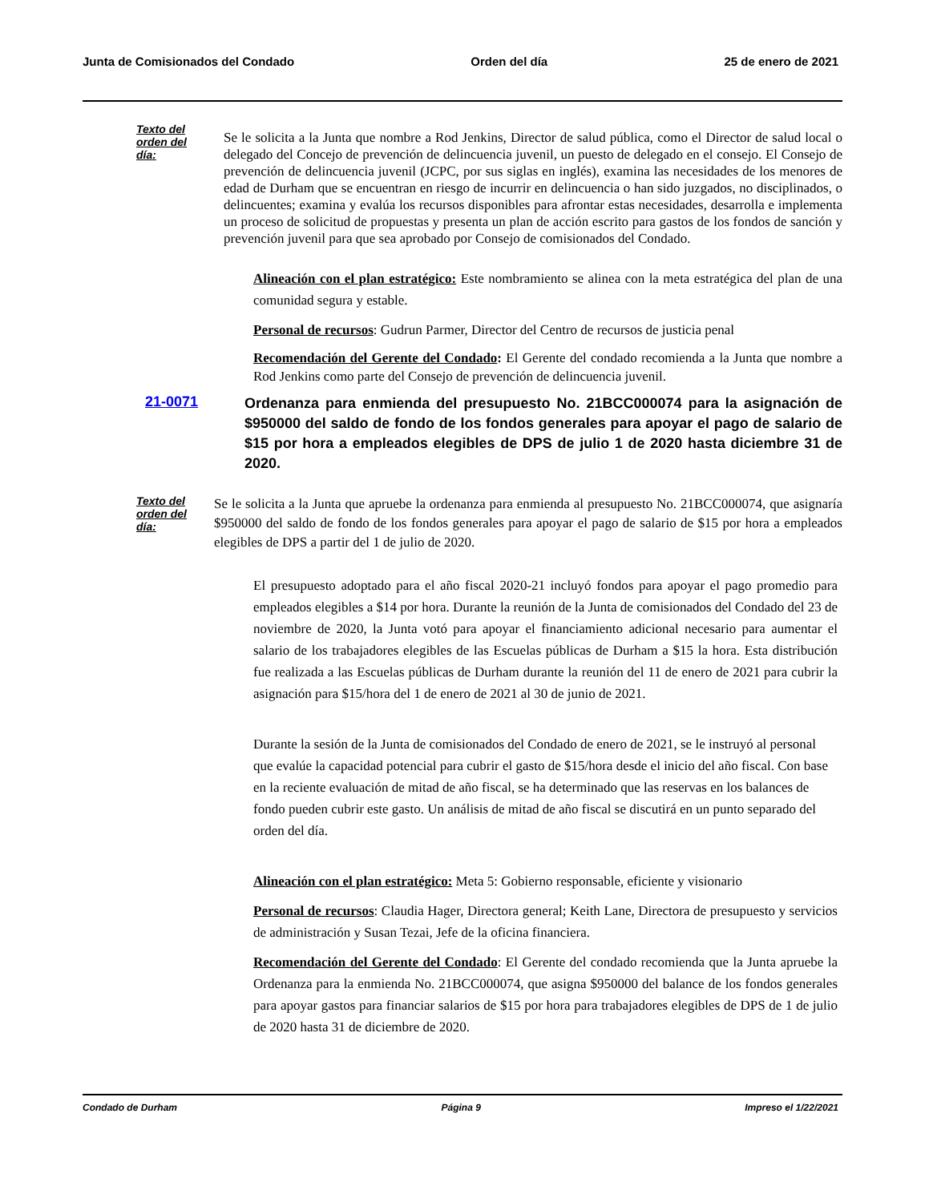Junta de Comisionados del Condado Orden del día 25 de enero de 2021
Texto del orden del día:
Se le solicita a la Junta que nombre a Rod Jenkins, Director de salud pública, como el Director de salud local o delegado del Concejo de prevención de delincuencia juvenil, un puesto de delegado en el consejo. El Consejo de prevención de delincuencia juvenil (JCPC, por sus siglas en inglés), examina las necesidades de los menores de edad de Durham que se encuentran en riesgo de incurrir en delincuencia o han sido juzgados, no disciplinados, o delincuentes; examina y evalúa los recursos disponibles para afrontar estas necesidades, desarrolla e implementa un proceso de solicitud de propuestas y presenta un plan de acción escrito para gastos de los fondos de sanción y prevención juvenil para que sea aprobado por Consejo de comisionados del Condado.
Alineación con el plan estratégico: Este nombramiento se alinea con la meta estratégica del plan de una comunidad segura y estable.
Personal de recursos: Gudrun Parmer, Director del Centro de recursos de justicia penal
Recomendación del Gerente del Condado: El Gerente del condado recomienda a la Junta que nombre a Rod Jenkins como parte del Consejo de prevención de delincuencia juvenil.
21-0071 Ordenanza para enmienda del presupuesto No. 21BCC000074 para la asignación de $950000 del saldo de fondo de los fondos generales para apoyar el pago de salario de $15 por hora a empleados elegibles de DPS de julio 1 de 2020 hasta diciembre 31 de 2020.
Texto del orden del día:
Se le solicita a la Junta que apruebe la ordenanza para enmienda al presupuesto No. 21BCC000074, que asignaría $950000 del saldo de fondo de los fondos generales para apoyar el pago de salario de $15 por hora a empleados elegibles de DPS a partir del 1 de julio de 2020.
El presupuesto adoptado para el año fiscal 2020-21 incluyó fondos para apoyar el pago promedio para empleados elegibles a $14 por hora. Durante la reunión de la Junta de comisionados del Condado del 23 de noviembre de 2020, la Junta votó para apoyar el financiamiento adicional necesario para aumentar el salario de los trabajadores elegibles de las Escuelas públicas de Durham a $15 la hora. Esta distribución fue realizada a las Escuelas públicas de Durham durante la reunión del 11 de enero de 2021 para cubrir la asignación para $15/hora del 1 de enero de 2021 al 30 de junio de 2021.
Durante la sesión de la Junta de comisionados del Condado de enero de 2021, se le instruyó al personal que evalúe la capacidad potencial para cubrir el gasto de $15/hora desde el inicio del año fiscal. Con base en la reciente evaluación de mitad de año fiscal, se ha determinado que las reservas en los balances de fondo pueden cubrir este gasto. Un análisis de mitad de año fiscal se discutirá en un punto separado del orden del día.
Alineación con el plan estratégico: Meta 5: Gobierno responsable, eficiente y visionario
Personal de recursos: Claudia Hager, Directora general; Keith Lane, Directora de presupuesto y servicios de administración y Susan Tezai, Jefe de la oficina financiera.
Recomendación del Gerente del Condado: El Gerente del condado recomienda que la Junta apruebe la Ordenanza para la enmienda No. 21BCC000074, que asigna $950000 del balance de los fondos generales para apoyar gastos para financiar salarios de $15 por hora para trabajadores elegibles de DPS de 1 de julio de 2020 hasta 31 de diciembre de 2020.
Condado de Durham Página 9 Impreso el 1/22/2021